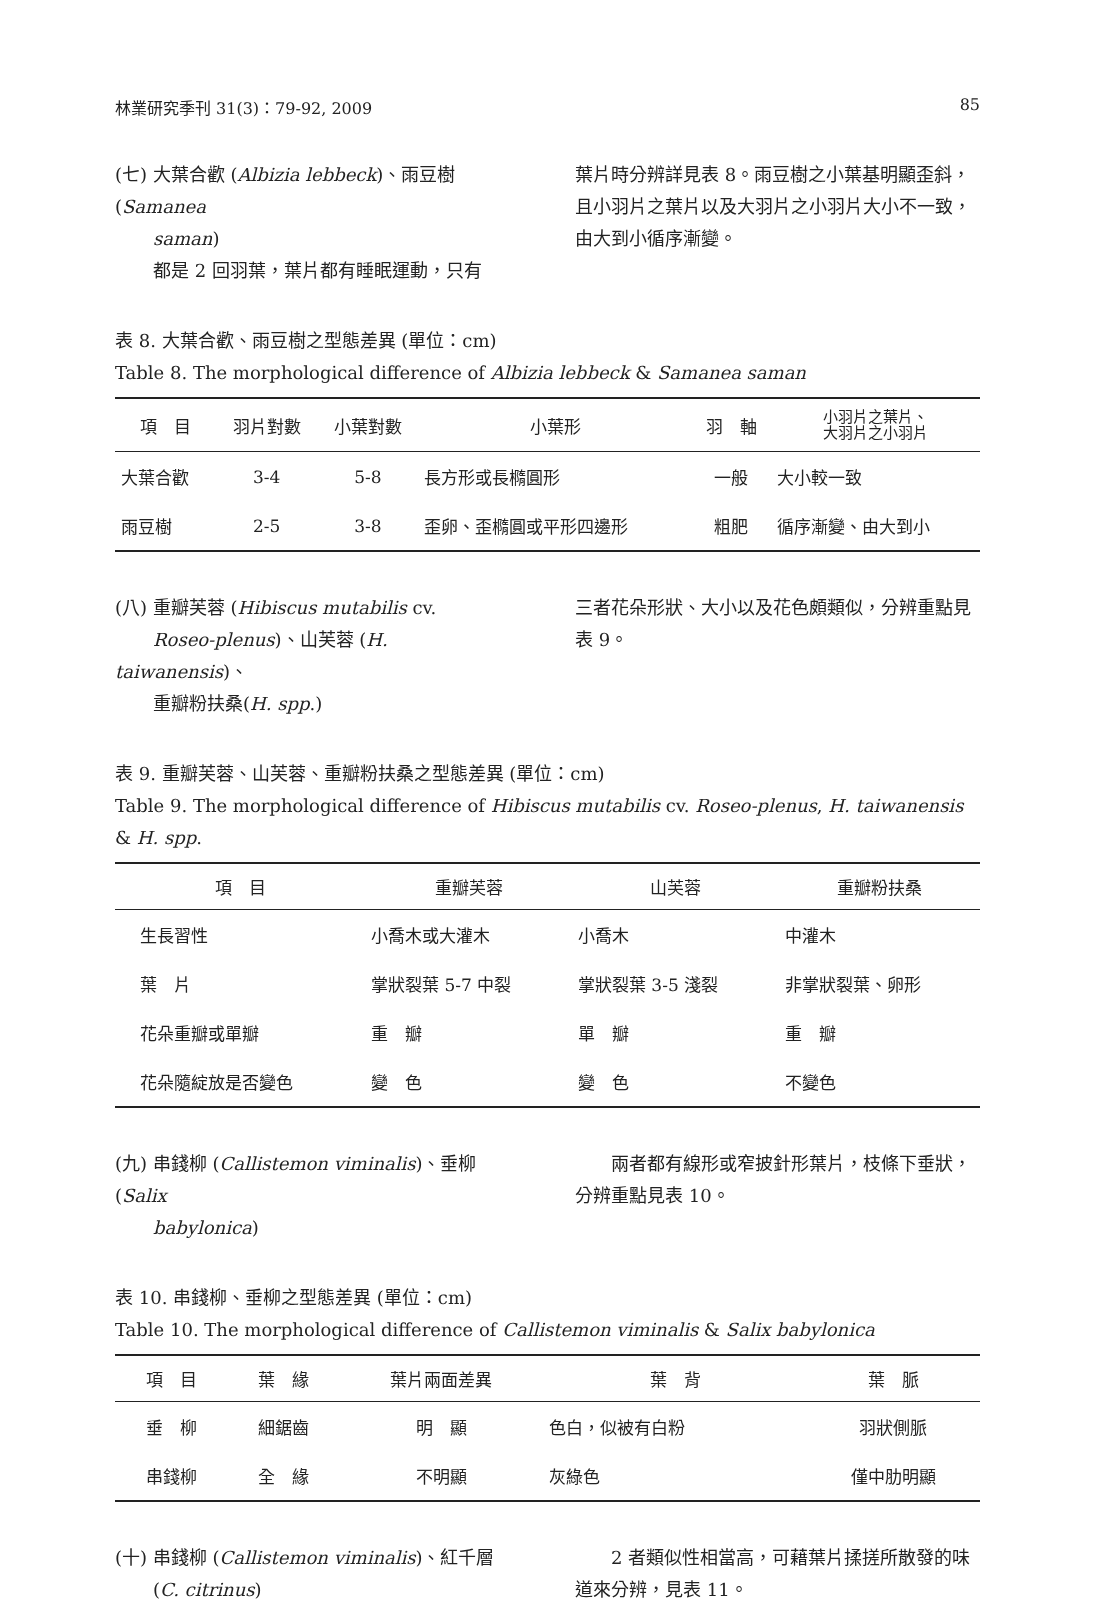林業研究季刊 31(3)：79-92, 2009 85
(七) 大葉合歡 (Albizia lebbeck)、雨豆樹 (Samanea
saman)
都是 2 回羽葉，葉片都有睡眠運動，只有
葉片時分辨詳見表 8。雨豆樹之小葉基明顯歪斜，且小羽片之葉片以及大羽片之小羽片大小不一致，由大到小循序漸變。
表 8. 大葉合歡、雨豆樹之型態差異 (單位：cm)
Table 8. The morphological difference of Albizia lebbeck & Samanea saman
| 項 目 | 羽片對數 | 小葉對數 | 小葉形 | 羽 軸 | 小羽片之葉片、 大羽片之小羽片 |
| --- | --- | --- | --- | --- | --- |
| 大葉合歡 | 3-4 | 5-8 | 長方形或長橢圓形 | 一般 | 大小較一致 |
| 雨豆樹 | 2-5 | 3-8 | 歪卵、歪橢圓或平形四邊形 | 粗肥 | 循序漸變、由大到小 |
(八) 重瓣芙蓉 (Hibiscus mutabilis cv.
Roseo-plenus)、山芙蓉 (H. taiwanensis)、
重瓣粉扶桑(H. spp.)
三者花朵形狀、大小以及花色頗類似，分辨重點見表 9。
表 9. 重瓣芙蓉、山芙蓉、重瓣粉扶桑之型態差異 (單位：cm)
Table 9. The morphological difference of Hibiscus mutabilis cv. Roseo-plenus, H. taiwanensis & H. spp.
| 項 目 | 重瓣芙蓉 | 山芙蓉 | 重瓣粉扶桑 |
| --- | --- | --- | --- |
| 生長習性 | 小喬木或大灌木 | 小喬木 | 中灌木 |
| 葉 片 | 掌狀裂葉 5-7 中裂 | 掌狀裂葉 3-5 淺裂 | 非掌狀裂葉、卵形 |
| 花朵重瓣或單瓣 | 重 瓣 | 單 瓣 | 重 瓣 |
| 花朵隨綻放是否變色 | 變 色 | 變 色 | 不變色 |
(九) 串錢柳 (Callistemon viminalis)、垂柳 (Salix
babylonica)
　　兩者都有線形或窄披針形葉片，枝條下垂狀，分辨重點見表 10。
表 10. 串錢柳、垂柳之型態差異 (單位：cm)
Table 10. The morphological difference of Callistemon viminalis & Salix babylonica
| 項 目 | 葉 緣 | 葉片兩面差異 | 葉 背 | 葉 脈 |
| --- | --- | --- | --- | --- |
| 垂 柳 | 細鋸齒 | 明 顯 | 色白，似被有白粉 | 羽狀側脈 |
| 串錢柳 | 全 緣 | 不明顯 | 灰綠色 | 僅中肋明顯 |
(十) 串錢柳 (Callistemon viminalis)、紅千層
(C. citrinus)
　　2 者類似性相當高，可藉葉片揉搓所散發的味道來分辨，見表 11。